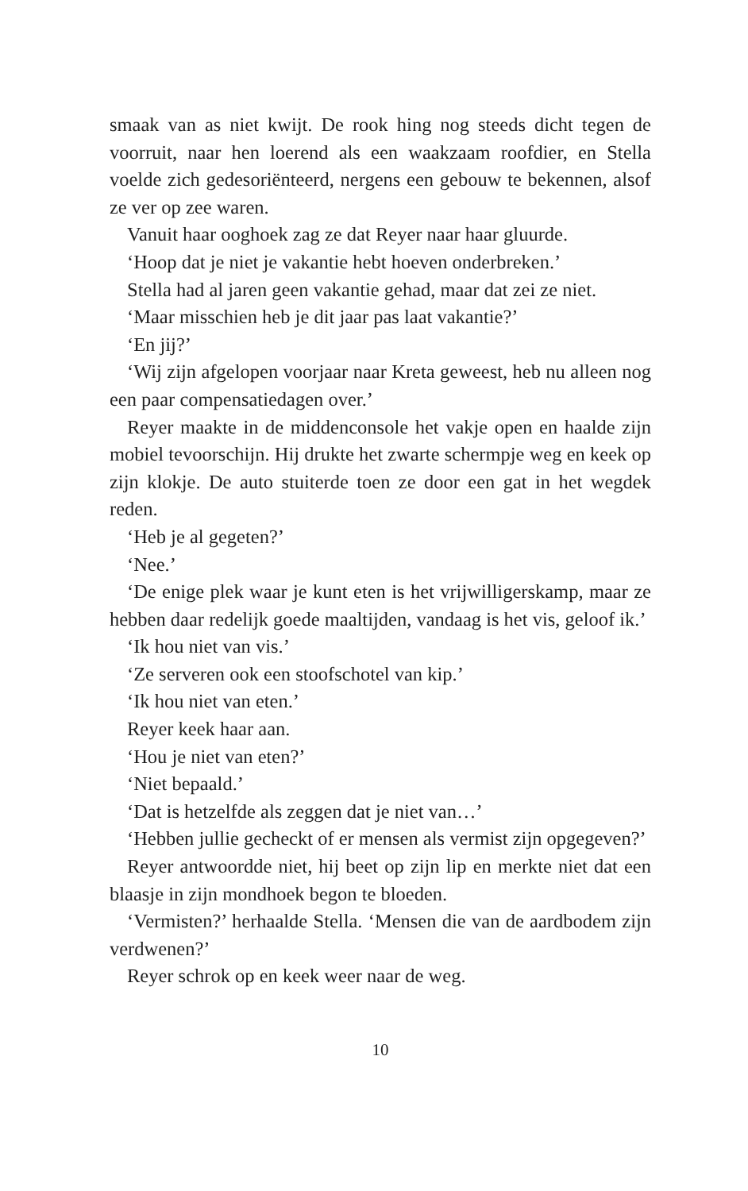smaak van as niet kwijt. De rook hing nog steeds dicht tegen de voorruit, naar hen loerend als een waakzaam roofdier, en Stella voelde zich gedesoriënteerd, nergens een gebouw te bekennen, alsof ze ver op zee waren.
Vanuit haar ooghoek zag ze dat Reyer naar haar gluurde.
‘Hoop dat je niet je vakantie hebt hoeven onderbreken.’
Stella had al jaren geen vakantie gehad, maar dat zei ze niet.
‘Maar misschien heb je dit jaar pas laat vakantie?’
‘En jij?’
‘Wij zijn afgelopen voorjaar naar Kreta geweest, heb nu alleen nog een paar compensatiedagen over.’
Reyer maakte in de middenconsole het vakje open en haalde zijn mobiel tevoorschijn. Hij drukte het zwarte schermpje weg en keek op zijn klokje. De auto stuiterde toen ze door een gat in het wegdek reden.
‘Heb je al gegeten?’
‘Nee.’
‘De enige plek waar je kunt eten is het vrijwilligerskamp, maar ze hebben daar redelijk goede maaltijden, vandaag is het vis, geloof ik.’
‘Ik hou niet van vis.’
‘Ze serveren ook een stoofschotel van kip.’
‘Ik hou niet van eten.’
Reyer keek haar aan.
‘Hou je niet van eten?’
‘Niet bepaald.’
‘Dat is hetzelfde als zeggen dat je niet van…’
‘Hebben jullie gecheckt of er mensen als vermist zijn opgegeven?’
Reyer antwoordde niet, hij beet op zijn lip en merkte niet dat een blaasje in zijn mondhoek begon te bloeden.
‘Vermisten?’ herhaalde Stella. ‘Mensen die van de aardbodem zijn verdwenen?’
Reyer schrok op en keek weer naar de weg.
10